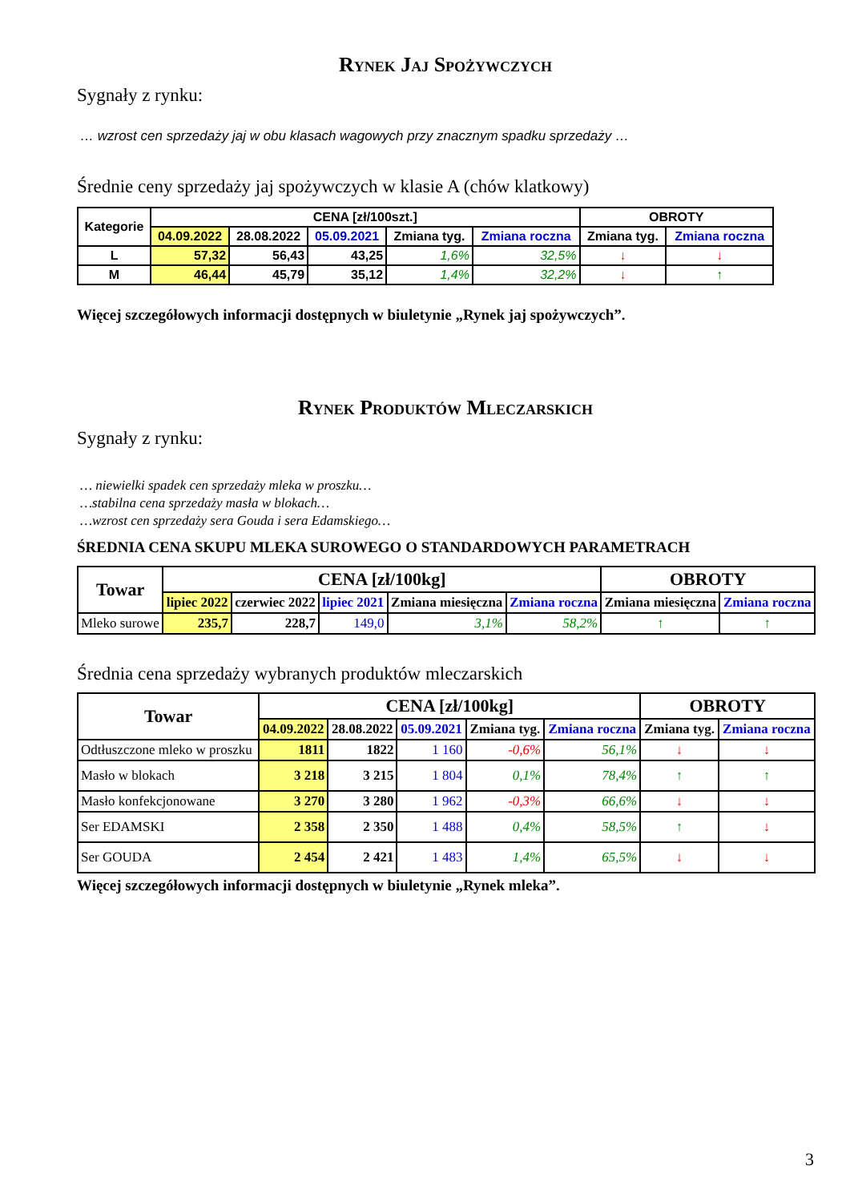Rynek Jaj Spożywczych
Sygnały z rynku:
… wzrost cen sprzedaży jaj w obu klasach wagowych przy znacznym spadku sprzedaży …
Średnie ceny sprzedaży jaj spożywczych w klasie A (chów klatkowy)
| Kategorie | CENA [zł/100szt.] | | | | | OBROTY | |
| --- | --- | --- | --- | --- | --- | --- | --- |
| | 04.09.2022 | 28.08.2022 | 05.09.2021 | Zmiana tyg. | Zmiana roczna | Zmiana tyg. | Zmiana roczna |
| L | 57,32 | 56,43 | 43,25 | 1,6% | 32,5% | ↓ | ↓ |
| M | 46,44 | 45,79 | 35,12 | 1,4% | 32,2% | ↓ | ↑ |
Więcej szczegółowych informacji dostępnych w biuletynie „Rynek jaj spożywczych”.
Rynek Produktów Mleczarskich
Sygnały z rynku:
… niewielki spadek cen sprzedaży mleka w proszku…
…stabilna cena sprzedaży masła w blokach…
…wzrost cen sprzedaży sera Gouda i sera Edamskiego…
ŚREDNIA CENA SKUPU MLEKA SUROWEGO O STANDARDOWYCH PARAMETRACH
| Towar | CENA [zł/100kg] | | | | | OBROTY | |
| --- | --- | --- | --- | --- | --- | --- | --- |
| | lipiec 2022 | czerwiec 2022 | lipiec 2021 | Zmiana miesięczna | Zmiana roczna | Zmiana miesięczna | Zmiana roczna |
| Mleko surowe | 235,7 | 228,7 | 149,0 | 3,1% | 58,2% | ↑ | ↑ |
Średnia cena sprzedaży wybranych produktów mleczarskich
| Towar | CENA [zł/100kg] | | | | | OBROTY | |
| --- | --- | --- | --- | --- | --- | --- | --- |
| | 04.09.2022 | 28.08.2022 | 05.09.2021 | Zmiana tyg. | Zmiana roczna | Zmiana tyg. | Zmiana roczna |
| Odtłuszczone mleko w proszku | 1811 | 1822 | 1 160 | -0,6% | 56,1% | ↓ | ↓ |
| Masło w blokach | 3 218 | 3 215 | 1 804 | 0,1% | 78,4% | ↑ | ↑ |
| Masło konfekcjonowane | 3 270 | 3 280 | 1 962 | -0,3% | 66,6% | ↓ | ↓ |
| Ser EDAMSKI | 2 358 | 2 350 | 1 488 | 0,4% | 58,5% | ↑ | ↓ |
| Ser GOUDA | 2 454 | 2 421 | 1 483 | 1,4% | 65,5% | ↓ | ↓ |
Więcej szczegółowych informacji dostępnych w biuletynie „Rynek mleka”.
3